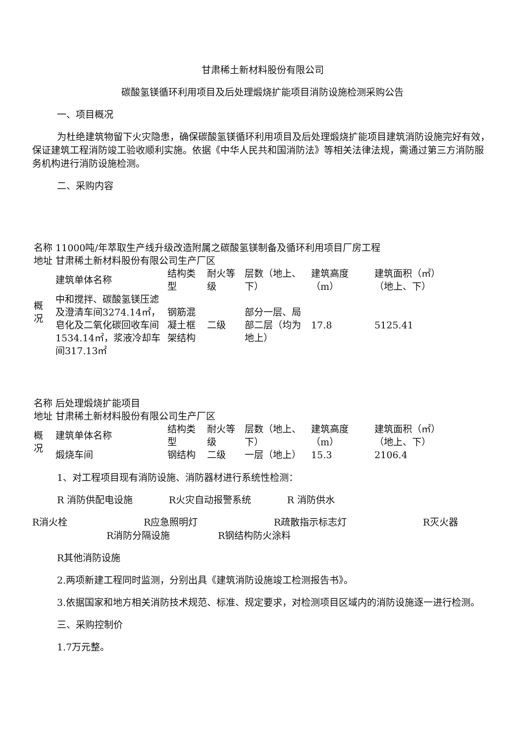甘肃稀土新材料股份有限公司
碳酸氢镁循环利用项目及后处理煅烧扩能项目消防设施检测采购公告
一、项目概况
为杜绝建筑物留下火灾隐患，确保碳酸氢镁循环利用项目及后处理煅烧扩能项目建筑消防设施完好有效，保证建筑工程消防竣工验收顺利实施。依据《中华人民共和国消防法》等相关法律法规，需通过第三方消防服务机构进行消防设施检测。
二、采购内容
| 名称 | 11000吨/年萃取生产线升级改造附属之碳酸氢镁制备及循环利用项目厂房工程 | | | | | |
| 地址 | 甘肃稀土新材料股份有限公司生产厂区 | | | | | |
| 概 况 | 建筑单体名称 | 结构类型 | 耐火等级 | 层数（地上、下） | 建筑高度（m） | 建筑面积（㎡）（地上、下） |
| | 中和搅拌、碳酸氢镁压滤及澄清车间3274.14㎡，皂化及二氧化碳回收车间1534.14㎡，浆液冷却车间317.13㎡ | 钢筋混凝土框架结构 | 二级 | 部分一层、局部二层（均为地上） | 17.8 | 5125.41 |
| 名称 | 后处理煅烧扩能项目 | | | | | |
| 地址 | 甘肃稀土新材料股份有限公司生产厂区 | | | | | |
| 概 况 | 建筑单体名称 | 结构类型 | 耐火等级 | 层数（地上、下） | 建筑高度（m） | 建筑面积（㎡）（地上、下） |
| | 煅烧车间 | 钢结构 | 二级 | 一层（地上） | 15.3 | 2106.4 |
1、对工程项目现有消防设施、消防器材进行系统性检测：
R 消防供配电设施 R火灾自动报警系统 R 消防供水
R消火栓 R应急照明灯 R疏散指示标志灯 R灭火器
R消防分隔设施 R钢结构防火涂料
R其他消防设施
2.两项新建工程同时监测，分别出具《建筑消防设施竣工检测报告书》。
3.依据国家和地方相关消防技术规范、标准、规定要求，对检测项目区域内的消防设施逐一进行检测。
三、采购控制价
1.7万元整。